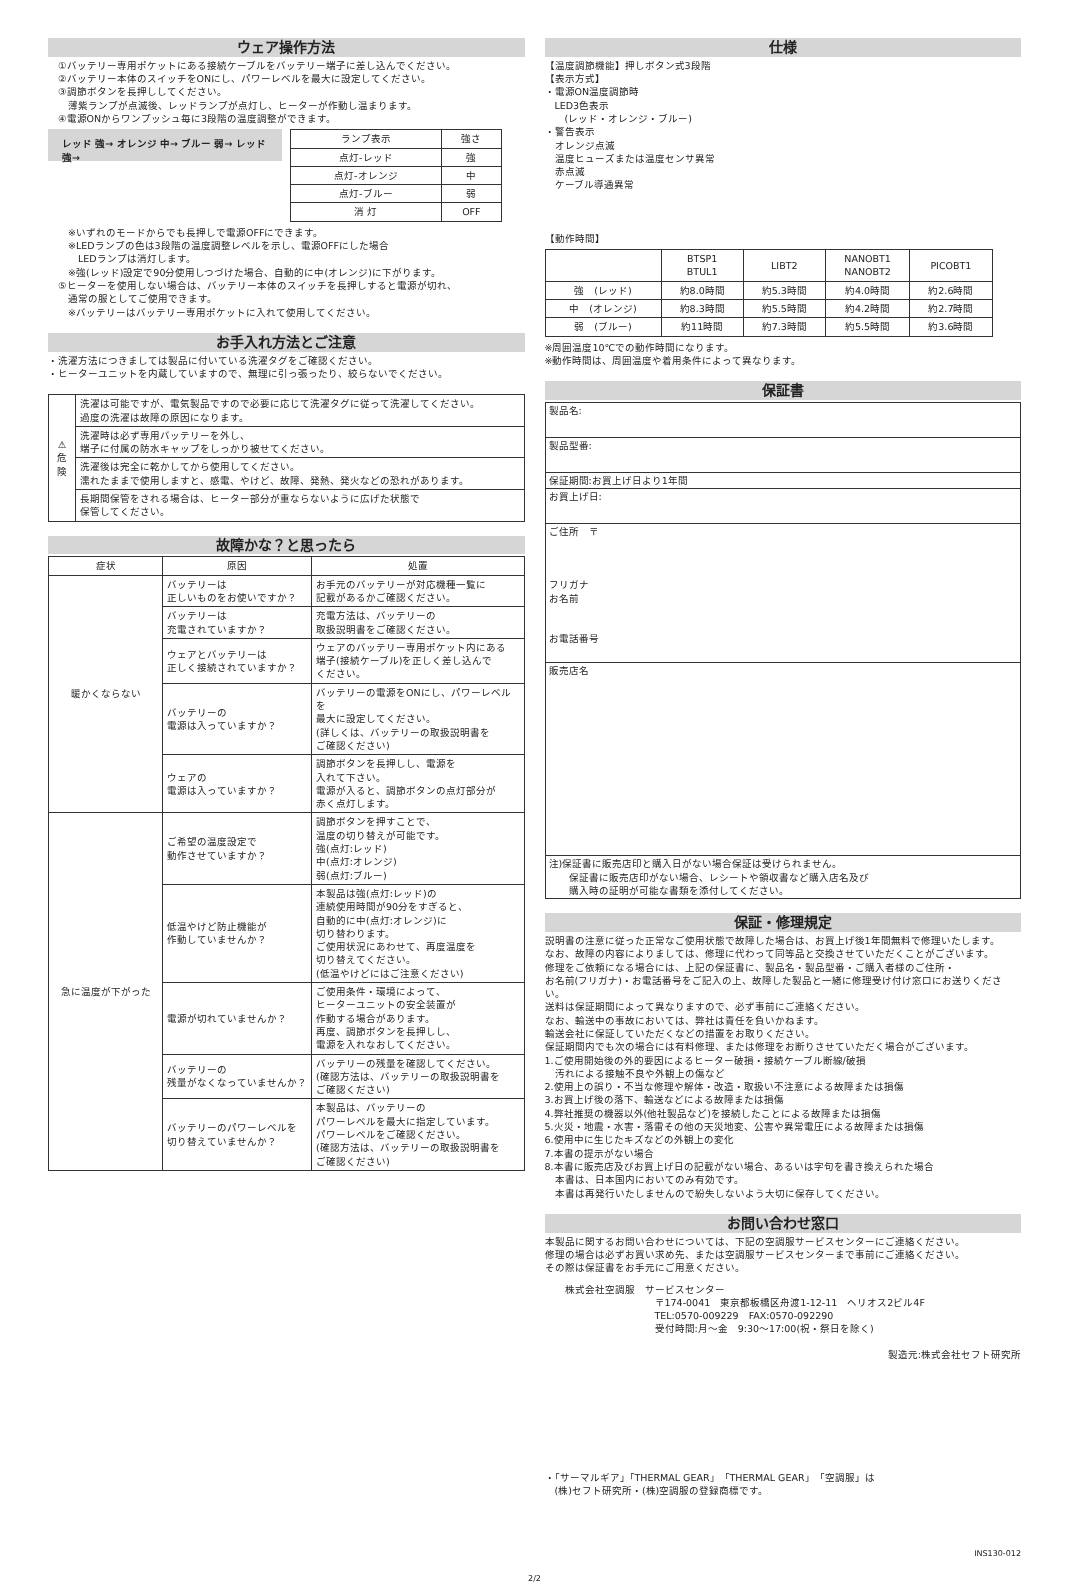ウェア操作方法
　①バッテリー専用ポケットにある接続ケーブルをバッテリー端子に差し込んでください。
　②バッテリー本体のスイッチをONにし、パワーレベルを最大に設定してください。
　③調節ボタンを長押ししてください。
　　薄紫ランプが点滅後、レッドランプが点灯し、ヒーターが作動し温まります。
　④電源ONからワンプッシュ毎に3段階の温度調整ができます。
レッド 強→ オレンジ 中→ ブルー 弱→ レッド 強→
| ランプ表示 | 強さ |
| --- | --- |
| 点灯-レッド | 強 |
| 点灯-オレンジ | 中 |
| 点灯-ブルー | 弱 |
| 消 灯 | OFF |
　　※いずれのモードからでも長押しで電源OFFにできます。
　　※LEDランプの色は3段階の温度調整レベルを示し、電源OFFにした場合
　　　LEDランプは消灯します。
　　※強(レッド)設定で90分使用しつづけた場合、自動的に中(オレンジ)に下がります。
　⑤ヒーターを使用しない場合は、バッテリー本体のスイッチを長押しすると電源が切れ、
　　通常の服としてご使用できます。
　　※バッテリーはバッテリー専用ポケットに入れて使用してください。
お手入れ方法とご注意
・洗濯方法につきましては製品に付いている洗濯タグをご確認ください。
・ヒーターユニットを内蔵していますので、無理に引っ張ったり、絞らないでください。
| ⚠ 危険 | 洗濯は可能ですが、電気製品ですので必要に応じて洗濯タグに従って洗濯してください。 過度の洗濯は故障の原因になります。 |
| | 洗濯時は必ず専用バッテリーを外し、 端子に付属の防水キャップをしっかり被せてください。 |
| | 洗濯後は完全に乾かしてから使用してください。 濡れたままで使用しますと、感電、やけど、故障、発熱、発火などの恐れがあります。 |
| | 長期間保管をされる場合は、ヒーター部分が重ならないように広げた状態で 保管してください。 |
故障かな？と思ったら
| 症状 | 原因 | 処置 |
| --- | --- | --- |
| 暖かくならない | バッテリーは 正しいものをお使いですか？ | お手元のバッテリーが対応機種一覧に 記載があるかご確認ください。 |
| | バッテリーは 充電されていますか？ | 充電方法は、バッテリーの 取扱説明書をご確認ください。 |
| | ウェアとバッテリーは 正しく接続されていますか？ | ウェアのバッテリー専用ポケット内にある 端子(接続ケーブル)を正しく差し込んで ください。 |
| | バッテリーの 電源は入っていますか？ | バッテリーの電源をONにし、パワーレベルを 最大に設定してください。 (詳しくは、バッテリーの取扱説明書を ご確認ください) |
| | ウェアの 電源は入っていますか？ | 調節ボタンを長押しし、電源を 入れて下さい。 電源が入ると、調節ボタンの点灯部分が 赤く点灯します。 |
| 急に温度が下がった | ご希望の温度設定で 動作させていますか？ | 調節ボタンを押すことで、 温度の切り替えが可能です。 強(点灯:レッド) 中(点灯:オレンジ) 弱(点灯:ブルー) |
| | 低温やけど防止機能が 作動していませんか？ | 本製品は強(点灯:レッド)の 連続使用時間が90分をすぎると、 自動的に中(点灯:オレンジ)に 切り替わります。 ご使用状況にあわせて、再度温度を 切り替えてください。 (低温やけどにはご注意ください) |
| | 電源が切れていませんか？ | ご使用条件・環境によって、 ヒーターユニットの安全装置が 作動する場合があります。 再度、調節ボタンを長押しし、 電源を入れなおしてください。 |
| | バッテリーの 残量がなくなっていませんか？ | バッテリーの残量を確認してください。 (確認方法は、バッテリーの取扱説明書を ご確認ください) |
| | バッテリーのパワーレベルを 切り替えていませんか？ | 本製品は、バッテリーの パワーレベルを最大に指定しています。 パワーレベルをご確認ください。 (確認方法は、バッテリーの取扱説明書を ご確認ください) |
仕様
【温度調節機能】押しボタン式3段階
【表示方式】
・電源ON温度調節時
　LED3色表示
　　(レッド・オレンジ・ブルー)
・警告表示
　オレンジ点滅
　温度ヒューズまたは温度センサ異常
　赤点滅
　ケーブル導通異常
【動作時間】
| | BTSP1 BTUL1 | LIBT2 | NANOBT1 NANOBT2 | PICOBT1 |
| --- | --- | --- | --- | --- |
| 強 (レッド) | 約8.0時間 | 約5.3時間 | 約4.0時間 | 約2.6時間 |
| 中 (オレンジ) | 約8.3時間 | 約5.5時間 | 約4.2時間 | 約2.7時間 |
| 弱 (ブルー) | 約11時間 | 約7.3時間 | 約5.5時間 | 約3.6時間 |
※周囲温度10℃での動作時間になります。
※動作時間は、周囲温度や着用条件によって異なります。
保証書
製品名:
製品型番:
保証期間:お買上げ日より1年間
お買上げ日:
ご住所　〒
フリガナ
お名前
お電話番号
販売店名
注)保証書に販売店印と購入日がない場合保証は受けられません。
　　保証書に販売店印がない場合、レシートや領収書など購入店名及び
　　購入時の証明が可能な書類を添付してください。
保証・修理規定
説明書の注意に従った正常なご使用状態で故障した場合は、お買上げ後1年間無料で修理いたします。
なお、故障の内容によりましては、修理に代わって同等品と交換させていただくことがございます。
修理をご依頼になる場合には、上記の保証書に、製品名・製品型番・ご購入者様のご住所・
お名前(フリガナ)・お電話番号をご記入の上、故障した製品と一緒に修理受け付け窓口にお送りください。
送料は保証期間によって異なりますので、必ず事前にご連絡ください。
なお、輸送中の事故においては、弊社は責任を負いかねます。
輸送会社に保証していただくなどの措置をお取りください。
保証期間内でも次の場合には有料修理、または修理をお断りさせていただく場合がございます。
1.ご使用開始後の外的要因によるヒーター破損・接続ケーブル断線/破損
　汚れによる接触不良や外観上の傷など
2.使用上の誤り・不当な修理や解体・改造・取扱い不注意による故障または損傷
3.お買上げ後の落下、輸送などによる故障または損傷
4.弊社推奨の機器以外(他社製品など)を接続したことによる故障または損傷
5.火災・地震・水害・落雷その他の天災地変、公害や異常電圧による故障または損傷
6.使用中に生じたキズなどの外観上の変化
7.本書の提示がない場合
8.本書に販売店及びお買上げ日の記載がない場合、あるいは字句を書き換えられた場合
　本書は、日本国内においてのみ有効です。
　本書は再発行いたしませんので紛失しないよう大切に保存してください。
お問い合わせ窓口
本製品に関するお問い合わせについては、下記の空調服サービスセンターにご連絡ください。
修理の場合は必ずお買い求め先、または空調服サービスセンターまで事前にご連絡ください。
その際は保証書をお手元にご用意ください。
株式会社空調服　サービスセンター
〒174-0041　東京都板橋区舟渡1-12-11　ヘリオス2ビル4F
TEL:0570-009229　FAX:0570-092290
受付時間:月～金　9:30～17:00(祝・祭日を除く)
製造元:株式会社セフト研究所
・「サーマルギア」「THERMAL GEAR」「THERMAL GEAR」「空調服」は
　(株)セフト研究所・(株)空調服の登録商標です。
INS130-012
2/2